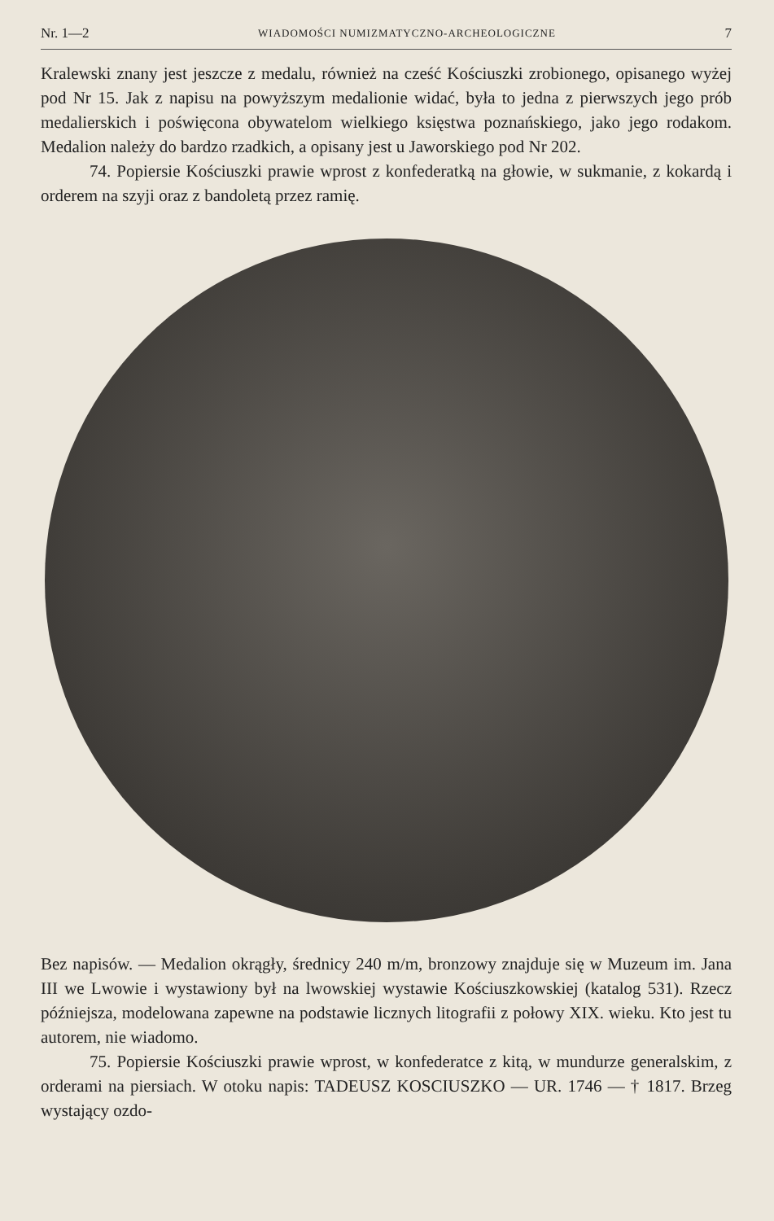Nr. 1—2 WIADOMOŚCI NUMIZMATYCZNO-ARCHEOLOGICZNE 7
Kralewski znany jest jeszcze z medalu, również na cześć Kościuszki zrobionego, opisanego wyżej pod Nr 15. Jak z napisu na powyższym medalionie widać, była to jedna z pierwszych jego prób medalierskich i poświęcona obywatelom wielkiego księstwa poznańskiego, jako jego rodakom. Medalion należy do bardzo rzadkich, a opisany jest u Jaworskiego pod Nr 202.
74. Popiersie Kościuszki prawie wprost z konfederatką na głowie, w sukmanie, z kokardą i orderem na szyji oraz z bandoletą przez ramię.
Bez napisów. — Medalion okrągły, średnicy 240 m/m, bronzowy znajduje się w Muzeum im. Jana III we Lwowie i wystawiony był na lwowskiej wystawie Kościuszkowskiej (katalog 531). Rzecz późniejsza, modelowana zapewne na podstawie licznych litografii z połowy XIX. wieku. Kto jest tu autorem, nie wiadomo.
75. Popiersie Kościuszki prawie wprost, w konfederatce z kitą, w mundurze generalskim, z orderami na piersiach. W otoku napis: TADEUSZ KOSCIUSZKO — UR. 1746 — † 1817. Brzeg wystający ozdo-